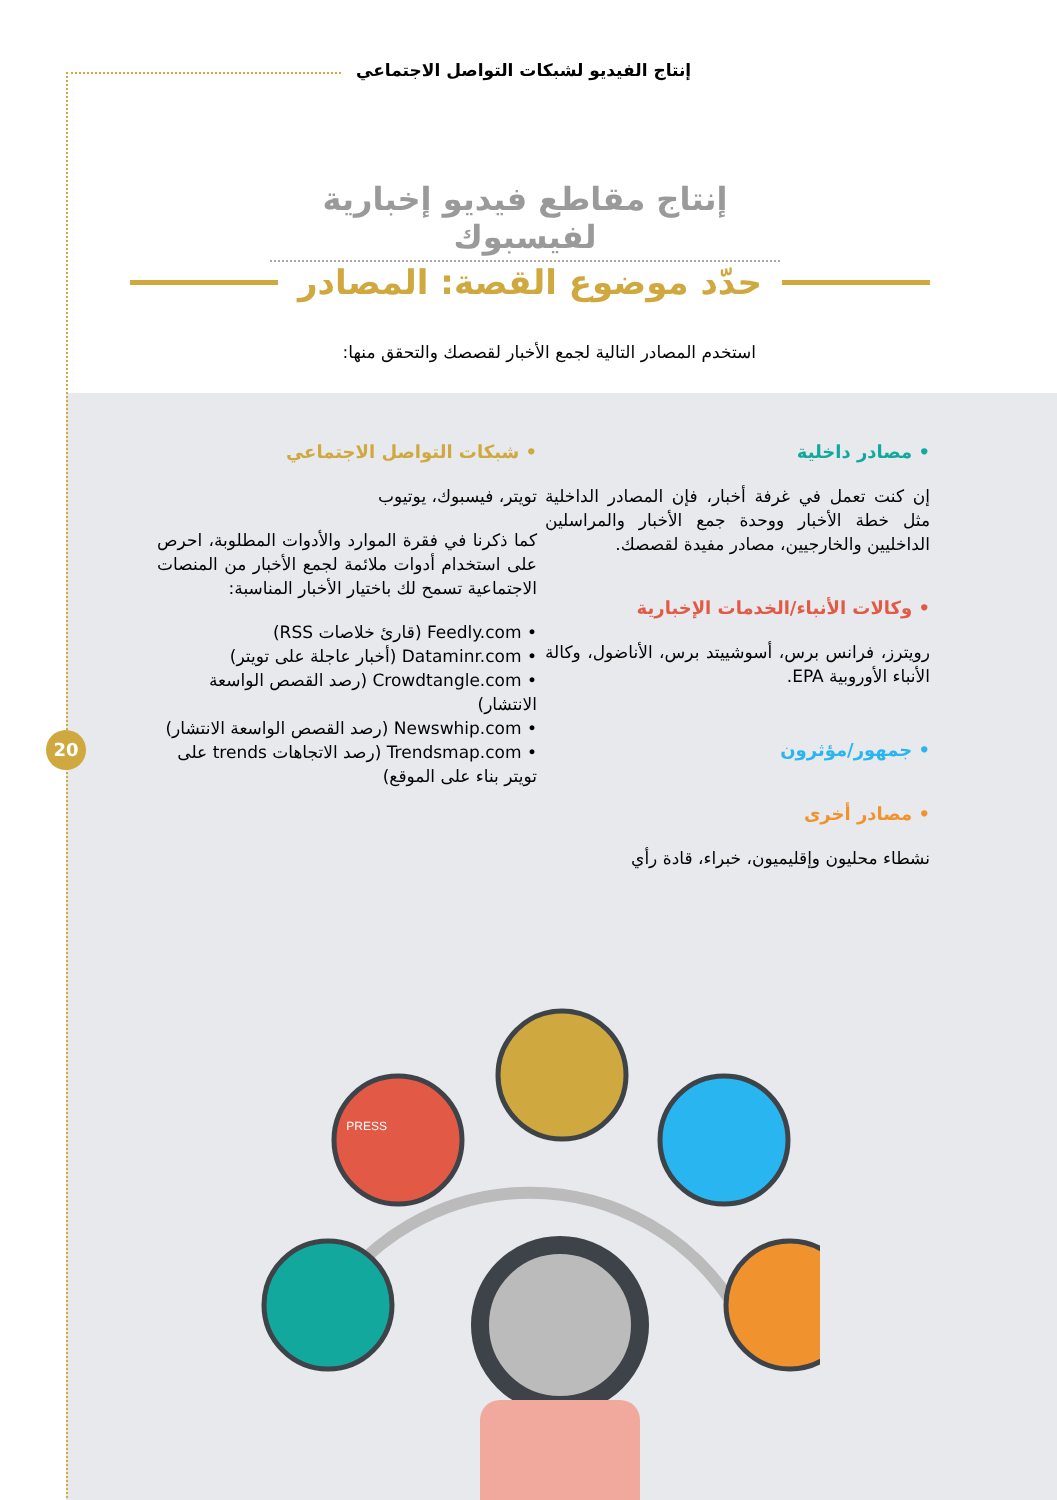إنتاج الفيديو لشبكات التواصل الاجتماعي
إنتاج مقاطع فيديو إخبارية لفيسبوك
حدّد موضوع القصة: المصادر
استخدم المصادر التالية لجمع الأخبار لقصصك والتحقق منها:
• مصادر داخلية
إن كنت تعمل في غرفة أخبار، فإن المصادر الداخلية مثل خطة الأخبار ووحدة جمع الأخبار والمراسلين الداخليين والخارجيين، مصادر مفيدة لقصصك.
• وكالات الأنباء/الخدمات الإخبارية
رويترز، فرانس برس، أسوشييتد برس، الأناضول، وكالة الأنباء الأوروبية EPA.
• جمهور/مؤثرون
• مصادر أخرى
نشطاء محليون وإقليميون، خبراء، قادة رأي
• شبكات التواصل الاجتماعي
تويتر، فيسبوك، يوتيوب
كما ذكرنا في فقرة الموارد والأدوات المطلوبة، احرص على استخدام أدوات ملائمة لجمع الأخبار من المنصات الاجتماعية تسمح لك باختيار الأخبار المناسبة:
• Feedly.com (قارئ خلاصات RSS)
• Dataminr.com (أخبار عاجلة على تويتر)
• Crowdtangle.com (رصد القصص الواسعة الانتشار)
• Newswhip.com (رصد القصص الواسعة الانتشار)
• Trendsmap.com (رصد الاتجاهات trends على تويتر بناء على الموقع)
20
PRESS